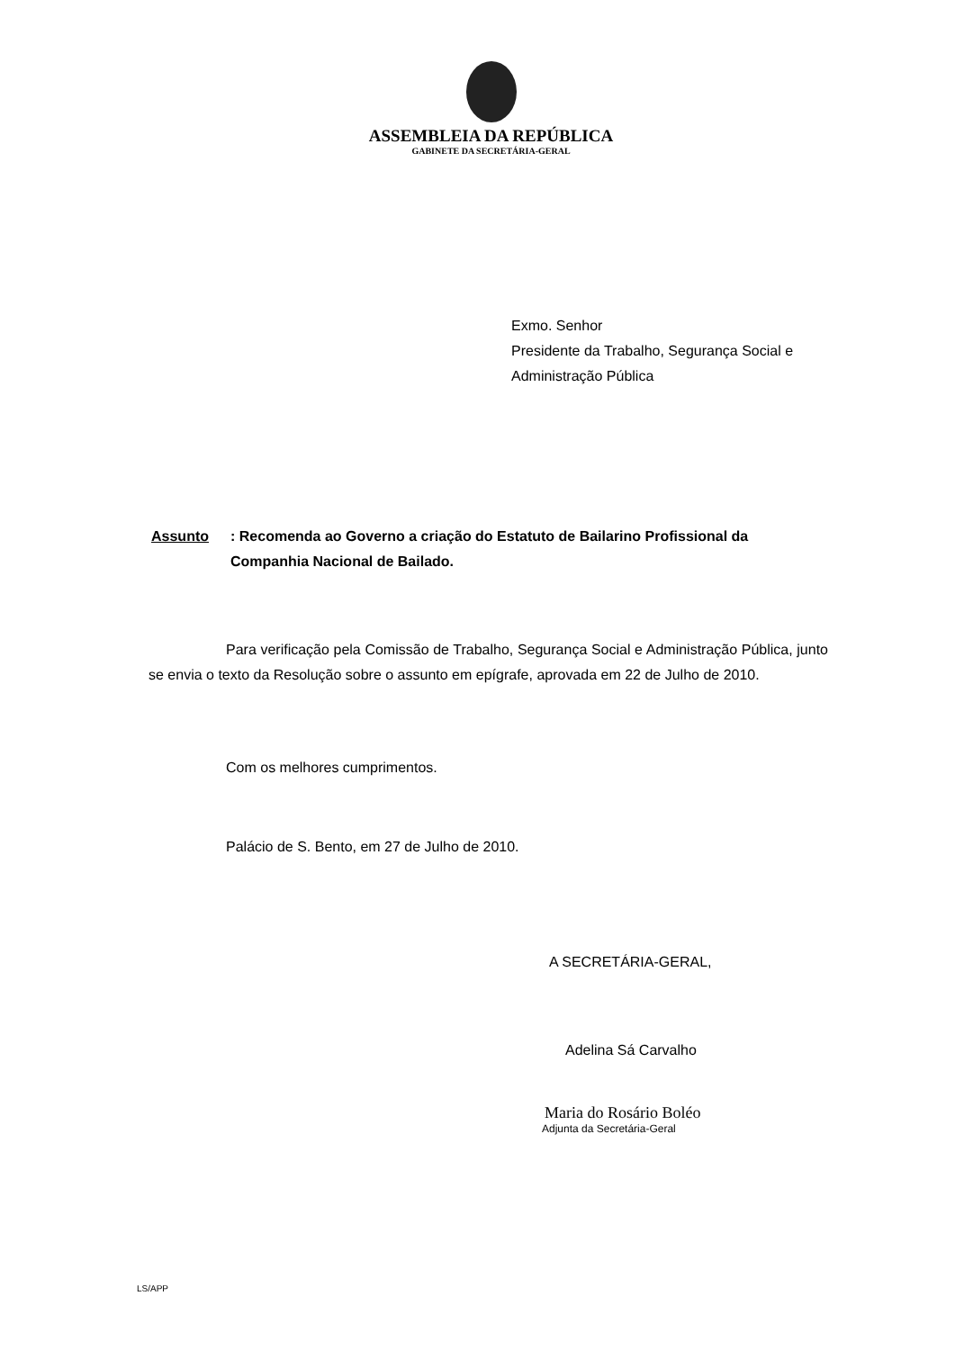ASSEMBLEIA DA REPÚBLICA
GABINETE DA SECRETÁRIA-GERAL
Exmo. Senhor
Presidente da Trabalho, Segurança Social e
Administração Pública
Assunto: Recomenda ao Governo a criação do Estatuto de Bailarino Profissional da Companhia Nacional de Bailado.
Para verificação pela Comissão de Trabalho, Segurança Social e Administração Pública, junto se envia o texto da Resolução sobre o assunto em epígrafe, aprovada em 22 de Julho de 2010.
Com os melhores cumprimentos.
Palácio de S. Bento, em 27 de Julho de 2010.
A SECRETÁRIA-GERAL,
Adelina Sá Carvalho
Maria do Rosário Boléo
Adjunta da Secretária-Geral
LS/APP